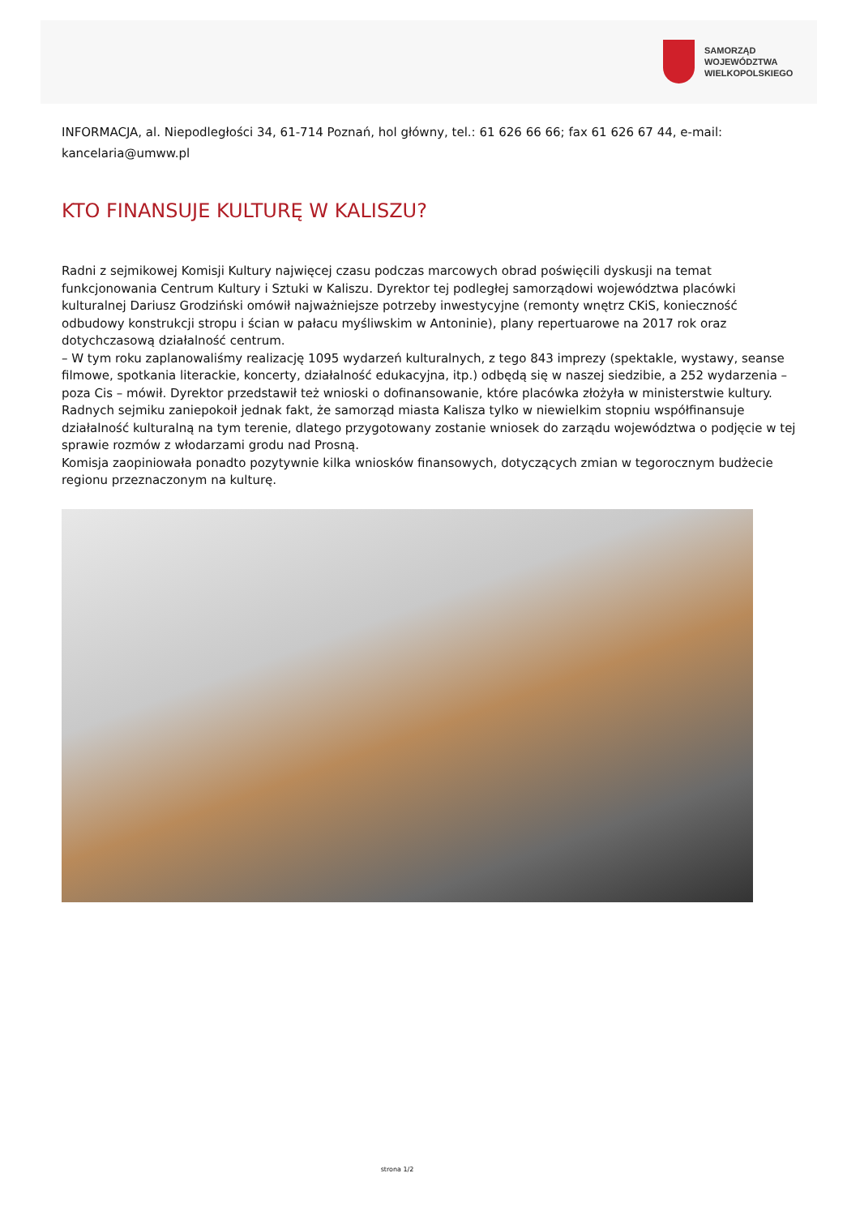SAMORZĄD WOJEWÓDZTWA
WIELKOPOLSKIEGO
INFORMACJA, al. Niepodległości 34, 61-714 Poznań, hol główny, tel.: 61 626 66 66; fax 61 626 67 44, e-mail: kancelaria@umww.pl
KTO FINANSUJE KULTURĘ W KALISZU?
Radni z sejmikowej Komisji Kultury najwięcej czasu podczas marcowych obrad poświęcili dyskusji na temat funkcjonowania Centrum Kultury i Sztuki w Kaliszu. Dyrektor tej podległej samorządowi województwa placówki kulturalnej Dariusz Grodziński omówił najważniejsze potrzeby inwestycyjne (remonty wnętrz CKiS, konieczność odbudowy konstrukcji stropu i ścian w pałacu myśliwskim w Antoninie), plany repertuarowe na 2017 rok oraz dotychczasową działalność centrum.
– W tym roku zaplanowaliśmy realizację 1095 wydarzeń kulturalnych, z tego 843 imprezy (spektakle, wystawy, seanse filmowe, spotkania literackie, koncerty, działalność edukacyjna, itp.) odbędą się w naszej siedzibie, a 252 wydarzenia – poza Cis – mówił. Dyrektor przedstawił też wnioski o dofinansowanie, które placówka złożyła w ministerstwie kultury. Radnych sejmiku zaniepokoił jednak fakt, że samorząd miasta Kalisza tylko w niewielkim stopniu współfinansuje działalność kulturalną na tym terenie, dlatego przygotowany zostanie wniosek do zarządu województwa o podjęcie w tej sprawie rozmów z włodarzami grodu nad Prosną.
Komisja zaopiniowała ponadto pozytywnie kilka wniosków finansowych, dotyczących zmian w tegorocznym budżecie regionu przeznaczonym na kulturę.
strona 1/2